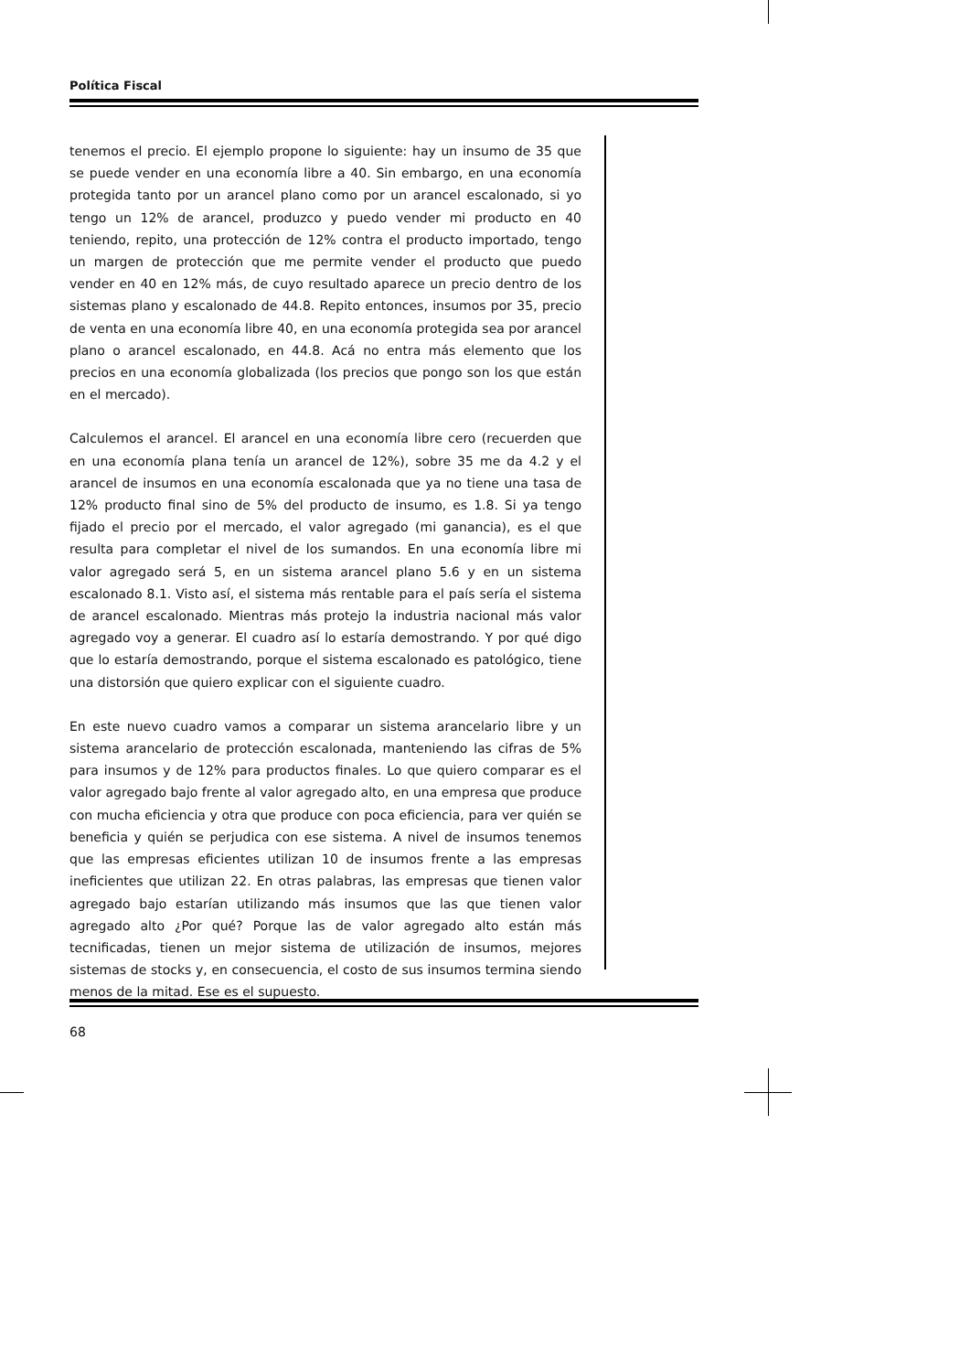Política Fiscal
tenemos el precio. El ejemplo propone lo siguiente: hay un insumo de 35 que se puede vender en una economía libre a 40. Sin embargo, en una economía protegida tanto por un arancel plano como por un arancel escalonado, si yo tengo un 12% de arancel, produzco y puedo vender mi producto en 40 teniendo, repito, una protección de 12% contra el producto importado, tengo un margen de protección que me permite vender el producto que puedo vender en 40 en 12% más, de cuyo resultado aparece un precio dentro de los sistemas plano y escalonado de 44.8. Repito entonces, insumos por 35, precio de venta en una economía libre 40, en una economía protegida sea por arancel plano o arancel escalonado, en 44.8. Acá no entra más elemento que los precios en una economía globalizada (los precios que pongo son los que están en el mercado).
Calculemos el arancel. El arancel en una economía libre cero (recuerden que en una economía plana tenía un arancel de 12%), sobre 35 me da 4.2 y el arancel de insumos en una economía escalonada que ya no tiene una tasa de 12% producto final sino de 5% del producto de insumo, es 1.8. Si ya tengo fijado el precio por el mercado, el valor agregado (mi ganancia), es el que resulta para completar el nivel de los sumandos. En una economía libre mi valor agregado será 5, en un sistema arancel plano 5.6 y en un sistema escalonado 8.1. Visto así, el sistema más rentable para el país sería el sistema de arancel escalonado. Mientras más protejo la industria nacional más valor agregado voy a generar. El cuadro así lo estaría demostrando. Y por qué digo que lo estaría demostrando, porque el sistema escalonado es patológico, tiene una distorsión que quiero explicar con el siguiente cuadro.
En este nuevo cuadro vamos a comparar un sistema arancelario libre y un sistema arancelario de protección escalonada, manteniendo las cifras de 5% para insumos y de 12% para productos finales. Lo que quiero comparar es el valor agregado bajo frente al valor agregado alto, en una empresa que produce con mucha eficiencia y otra que produce con poca eficiencia, para ver quién se beneficia y quién se perjudica con ese sistema. A nivel de insumos tenemos que las empresas eficientes utilizan 10 de insumos frente a las empresas ineficientes que utilizan 22. En otras palabras, las empresas que tienen valor agregado bajo estarían utilizando más insumos que las que tienen valor agregado alto ¿Por qué? Porque las de valor agregado alto están más tecnificadas, tienen un mejor sistema de utilización de insumos, mejores sistemas de stocks y, en consecuencia, el costo de sus insumos termina siendo menos de la mitad. Ese es el supuesto.
68